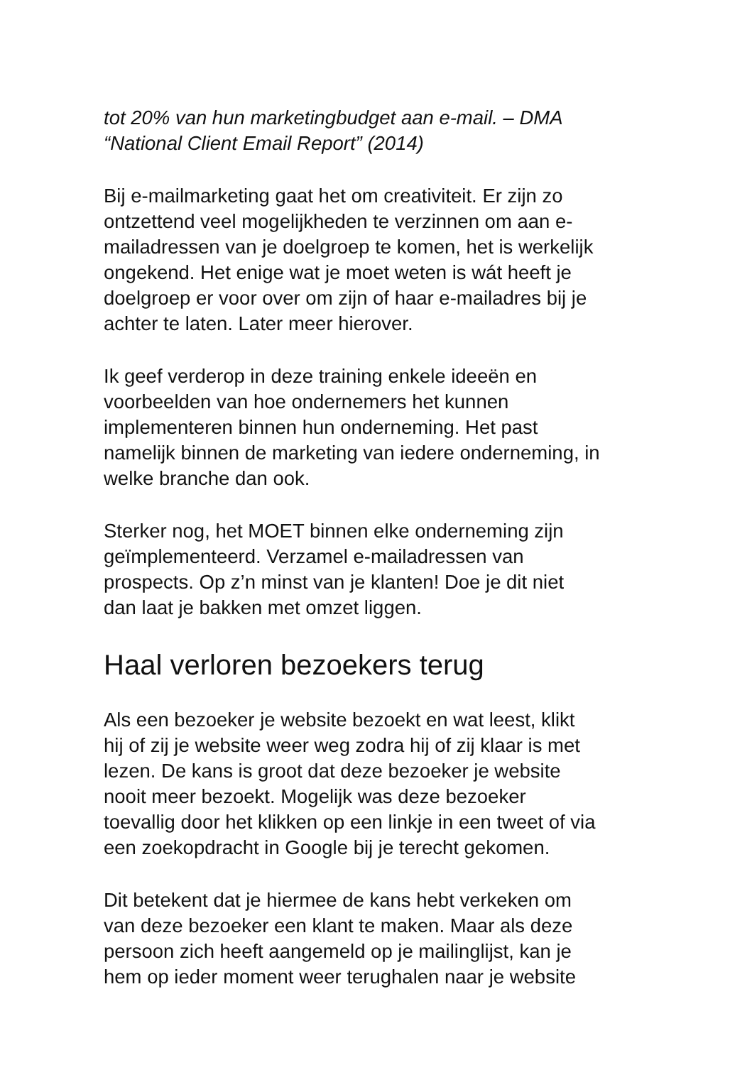tot 20% van hun marketingbudget aan e-mail. – DMA
“National Client Email Report” (2014)
Bij e-mailmarketing gaat het om creativiteit. Er zijn zo
ontzettend veel mogelijkheden te verzinnen om aan e-
mailadressen van je doelgroep te komen, het is werkelijk
ongekend. Het enige wat je moet weten is wát heeft je
doelgroep er voor over om zijn of haar e-mailadres bij je
achter te laten. Later meer hierover.
Ik geef verderop in deze training enkele ideeën en
voorbeelden van hoe ondernemers het kunnen
implementeren binnen hun onderneming. Het past
namelijk binnen de marketing van iedere onderneming, in
welke branche dan ook.
Sterker nog, het MOET binnen elke onderneming zijn
geïmplementeerd. Verzamel e-mailadressen van
prospects. Op z’n minst van je klanten! Doe je dit niet
dan laat je bakken met omzet liggen.
Haal verloren bezoekers terug
Als een bezoeker je website bezoekt en wat leest, klikt
hij of zij je website weer weg zodra hij of zij klaar is met
lezen. De kans is groot dat deze bezoeker je website
nooit meer bezoekt. Mogelijk was deze bezoeker
toevallig door het klikken op een linkje in een tweet of via
een zoekopdracht in Google bij je terecht gekomen.
Dit betekent dat je hiermee de kans hebt verkeken om
van deze bezoeker een klant te maken. Maar als deze
persoon zich heeft aangemeld op je mailinglijst, kan je
hem op ieder moment weer terughalen naar je website